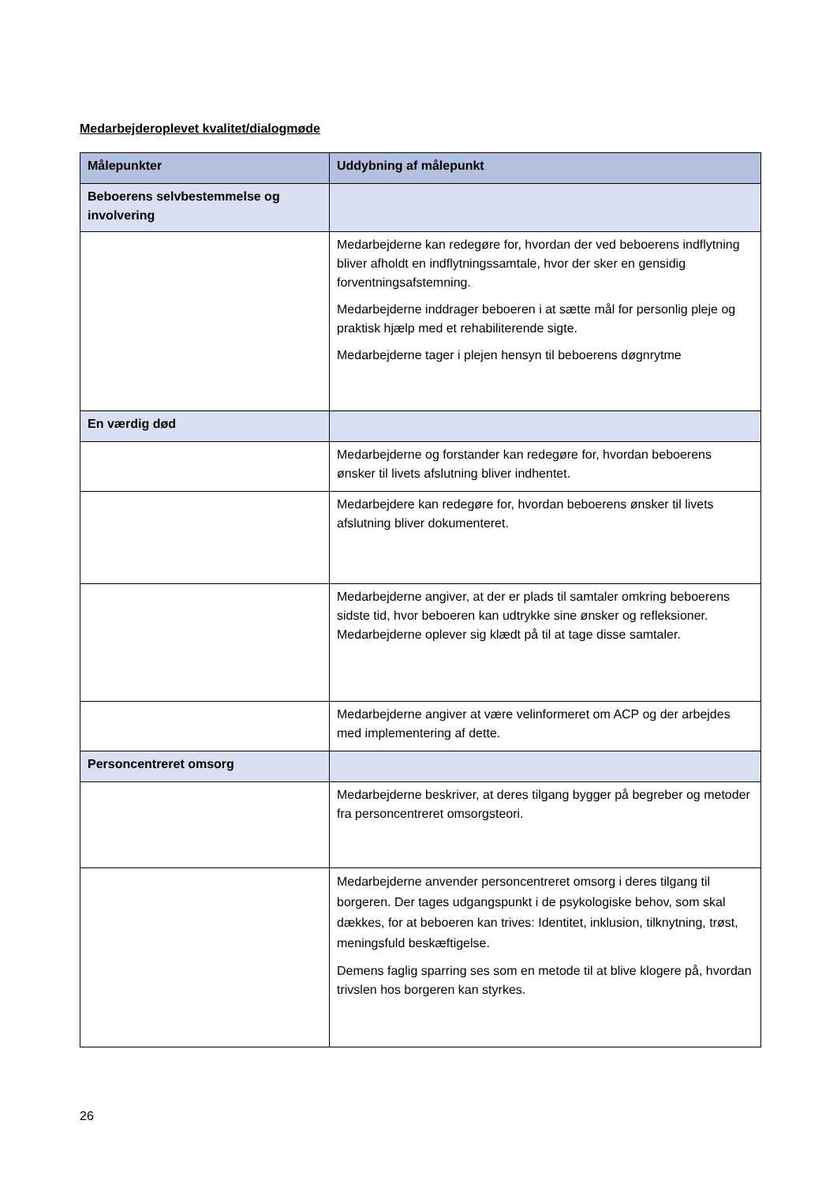Medarbejderoplevet kvalitet/dialogmøde
| Målepunkter | Uddybning af målepunkt |
| --- | --- |
| Beboerens selvbestemmelse og involvering | |
| | Medarbejderne kan redegøre for, hvordan der ved beboerens indflytning bliver afholdt en indflytningssamtale, hvor der sker en gensidig forventningsafstemning. Medarbejderne inddrager beboeren i at sætte mål for personlig pleje og praktisk hjælp med et rehabiliterende sigte. Medarbejderne tager i plejen hensyn til beboerens døgnrytme |
| En værdig død | |
| | Medarbejderne og forstander kan redegøre for, hvordan beboerens ønsker til livets afslutning bliver indhentet. |
| | Medarbejdere kan redegøre for, hvordan beboerens ønsker til livets afslutning bliver dokumenteret. |
| | Medarbejderne angiver, at der er plads til samtaler omkring beboerens sidste tid, hvor beboeren kan udtrykke sine ønsker og refleksioner. Medarbejderne oplever sig klædt på til at tage disse samtaler. |
| | Medarbejderne angiver at være velinformeret om ACP og der arbejdes med implementering af dette. |
| Personcentreret omsorg | |
| | Medarbejderne beskriver, at deres tilgang bygger på begreber og metoder fra personcentreret omsorgsteori. |
| | Medarbejderne anvender personcentreret omsorg i deres tilgang til borgeren. Der tages udgangspunkt i de psykologiske behov, som skal dækkes, for at beboeren kan trives: Identitet, inklusion, tilknytning, trøst, meningsfuld beskæftigelse. Demens faglig sparring ses som en metode til at blive klogere på, hvordan trivslen hos borgeren kan styrkes. |
26